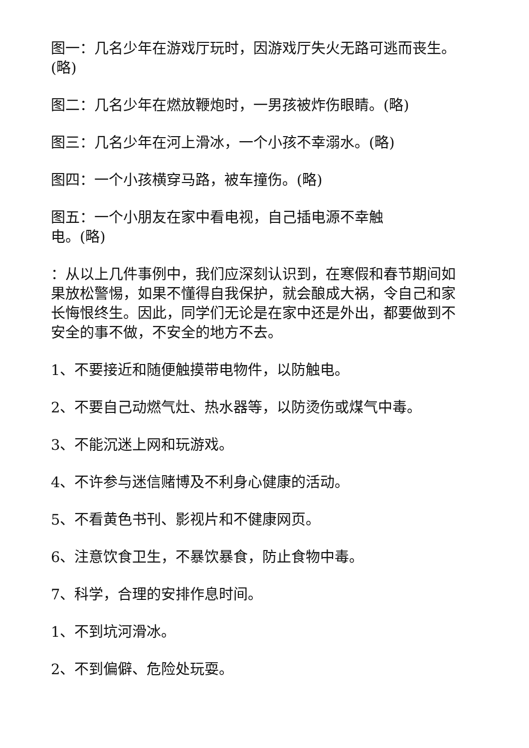图一：几名少年在游戏厅玩时，因游戏厅失火无路可逃而丧生。(略)
图二：几名少年在燃放鞭炮时，一男孩被炸伤眼睛。(略)
图三：几名少年在河上滑冰，一个小孩不幸溺水。(略)
图四：一个小孩横穿马路，被车撞伤。(略)
图五：一个小朋友在家中看电视，自己插电源不幸触
电。(略)
：从以上几件事例中，我们应深刻认识到，在寒假和春节期间如果放松警惕，如果不懂得自我保护，就会酿成大祸，令自己和家长悔恨终生。因此，同学们无论是在家中还是外出，都要做到不安全的事不做，不安全的地方不去。
1、不要接近和随便触摸带电物件，以防触电。
2、不要自己动燃气灶、热水器等，以防烫伤或煤气中毒。
3、不能沉迷上网和玩游戏。
4、不许参与迷信赌博及不利身心健康的活动。
5、不看黄色书刊、影视片和不健康网页。
6、注意饮食卫生，不暴饮暴食，防止食物中毒。
7、科学，合理的安排作息时间。
1、不到坑河滑冰。
2、不到偏僻、危险处玩耍。